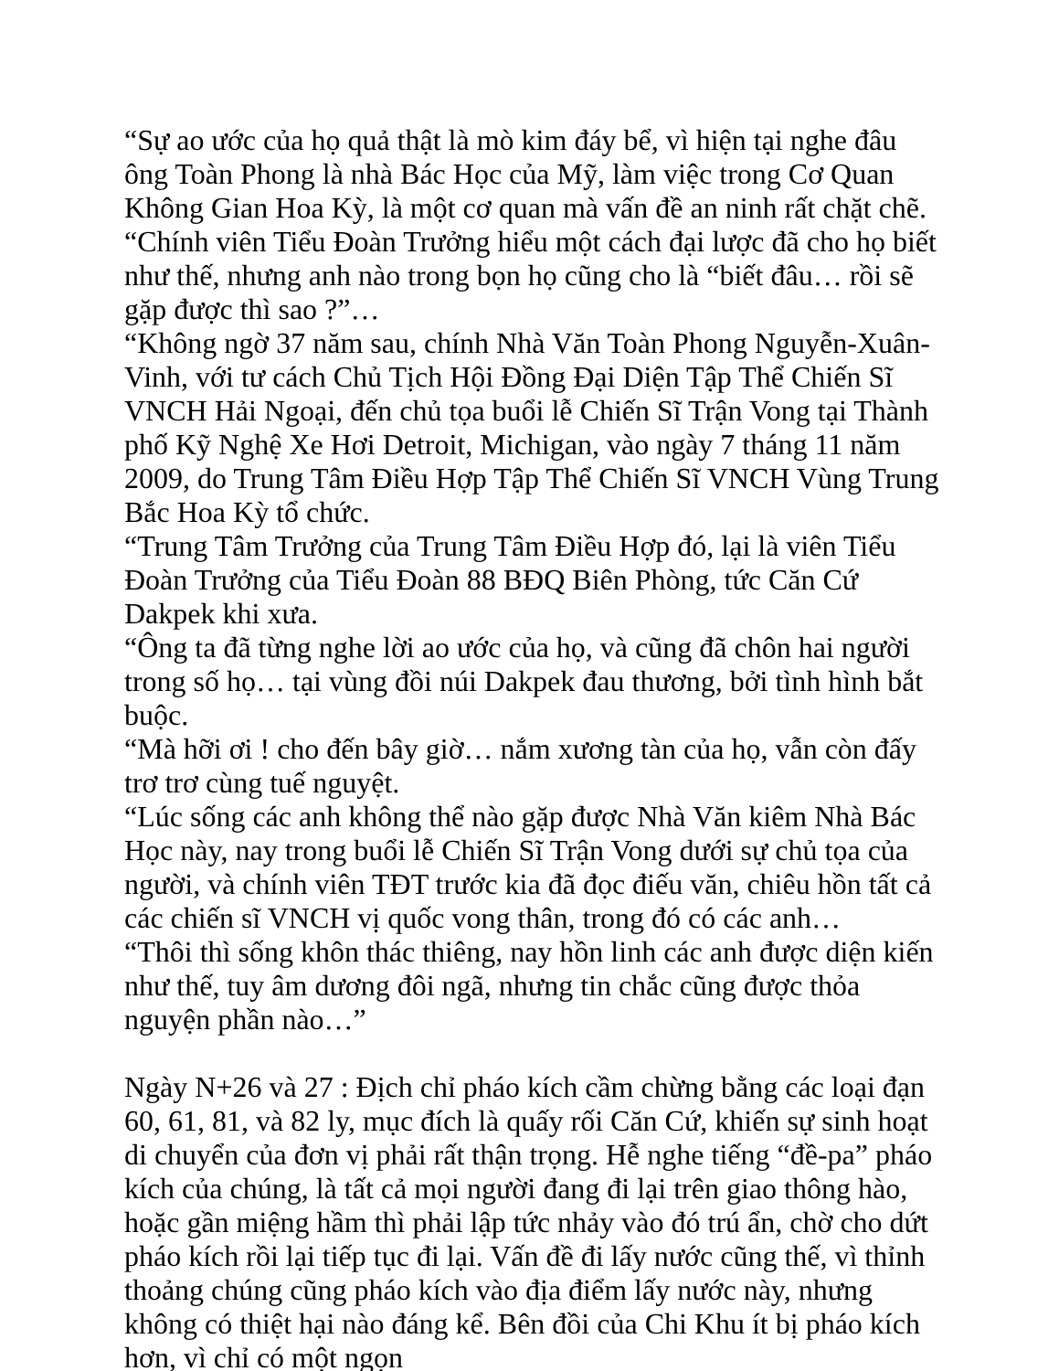“Sự ao ước của họ quả thật là mò kim đáy bể, vì hiện tại nghe đâu ông Toàn Phong là nhà Bác Học của Mỹ, làm việc trong Cơ Quan Không Gian Hoa Kỳ, là một cơ quan mà vấn đề an ninh rất chặt chẽ. “Chính viên Tiểu Đoàn Trưởng hiểu một cách đại lược đã cho họ biết như thế, nhưng anh nào trong bọn họ cũng cho là “biết đâu… rồi sẽ gặp được thì sao ?”…
“Không ngờ 37 năm sau, chính Nhà Văn Toàn Phong Nguyễn-Xuân-Vinh, với tư cách Chủ Tịch Hội Đồng Đại Diện Tập Thể Chiến Sĩ VNCH Hải Ngoại, đến chủ tọa buổi lễ Chiến Sĩ Trận Vong tại Thành phố Kỹ Nghệ Xe Hơi Detroit, Michigan, vào ngày 7 tháng 11 năm 2009, do Trung Tâm Điều Hợp Tập Thể Chiến Sĩ VNCH Vùng Trung Bắc Hoa Kỳ tổ chức.
“Trung Tâm Trưởng của Trung Tâm Điều Hợp đó, lại là viên Tiểu Đoàn Trưởng của Tiểu Đoàn 88 BĐQ Biên Phòng, tức Căn Cứ Dakpek khi xưa.
“Ông ta đã từng nghe lời ao ước của họ, và cũng đã chôn hai người trong số họ… tại vùng đồi núi Dakpek đau thương, bởi tình hình bắt buộc.
“Mà hỡi ơi ! cho đến bây giờ… nắm xương tàn của họ, vẫn còn đấy trơ trơ cùng tuế nguyệt.
“Lúc sống các anh không thể nào gặp được Nhà Văn kiêm Nhà Bác Học này, nay trong buổi lễ Chiến Sĩ Trận Vong dưới sự chủ tọa của người, và chính viên TĐT trước kia đã đọc điếu văn, chiêu hồn tất cả các chiến sĩ VNCH vị quốc vong thân, trong đó có các anh…
“Thôi thì sống khôn thác thiêng, nay hồn linh các anh được diện kiến như thế, tuy âm dương đôi ngã, nhưng tin chắc cũng được thỏa nguyện phần nào…”
Ngày N+26 và 27 : Địch chỉ pháo kích cầm chừng bằng các loại đạn 60, 61, 81, và 82 ly, mục đích là quấy rối Căn Cứ, khiến sự sinh hoạt di chuyển của đơn vị phải rất thận trọng. Hễ nghe tiếng “đề-pa” pháo kích của chúng, là tất cả mọi người đang đi lại trên giao thông hào, hoặc gần miệng hầm thì phải lập tức nhảy vào đó trú ẩn, chờ cho dứt pháo kích rồi lại tiếp tục đi lại. Vấn đề đi lấy nước cũng thế, vì thỉnh thoảng chúng cũng pháo kích vào địa điểm lấy nước này, nhưng không có thiệt hại nào đáng kể. Bên đồi của Chi Khu ít bị pháo kích hơn, vì chỉ có một ngọn